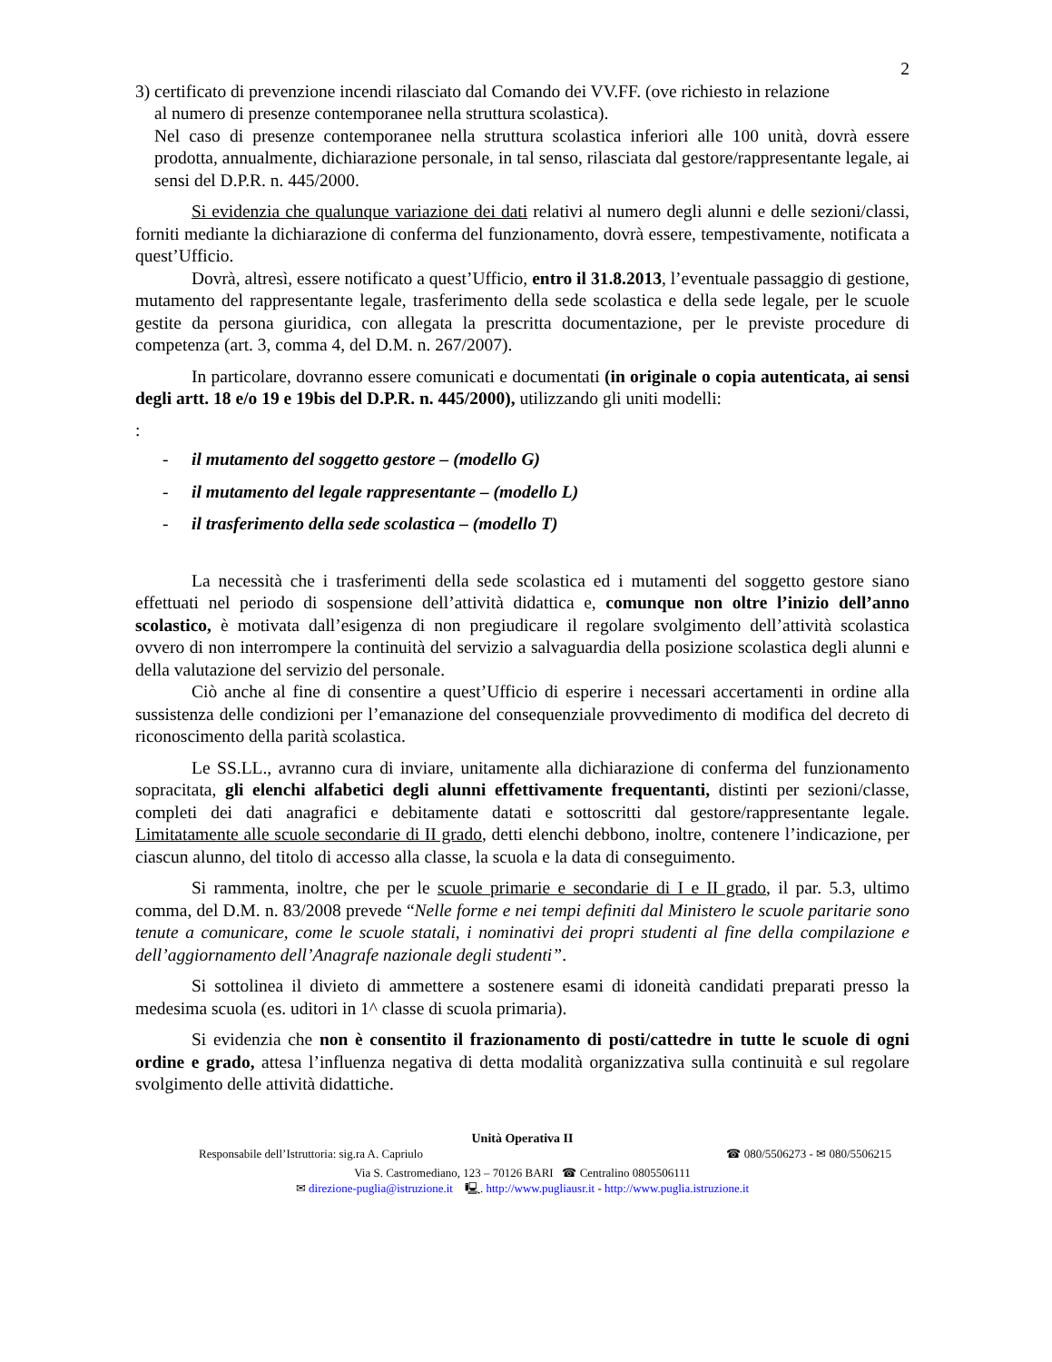2
3) certificato di prevenzione incendi rilasciato dal Comando dei VV.FF. (ove richiesto in relazione
al numero di presenze contemporanee nella struttura scolastica).
Nel caso di presenze contemporanee nella struttura scolastica inferiori alle 100 unità, dovrà essere prodotta, annualmente, dichiarazione personale, in tal senso, rilasciata dal gestore/rappresentante legale, ai sensi del D.P.R. n. 445/2000.
Si evidenzia che qualunque variazione dei dati relativi al numero degli alunni e delle sezioni/classi, forniti mediante la dichiarazione di conferma del funzionamento, dovrà essere, tempestivamente, notificata a quest’Ufficio.
Dovrà, altresì, essere notificato a quest’Ufficio, entro il 31.8.2013, l’eventuale passaggio di gestione, mutamento del rappresentante legale, trasferimento della sede scolastica e della sede legale, per le scuole gestite da persona giuridica, con allegata la prescritta documentazione, per le previste procedure di competenza (art. 3, comma 4, del D.M. n. 267/2007).
In particolare, dovranno essere comunicati e documentati (in originale o copia autenticata, ai sensi degli artt. 18 e/o 19 e 19bis del D.P.R. n. 445/2000), utilizzando gli uniti modelli:
:
- il mutamento del soggetto gestore – (modello G)
- il mutamento del legale rappresentante – (modello L)
- il trasferimento della sede scolastica – (modello T)
La necessità che i trasferimenti della sede scolastica ed i mutamenti del soggetto gestore siano effettuati nel periodo di sospensione dell’attività didattica e, comunque non oltre l’inizio dell’anno scolastico, è motivata dall’esigenza di non pregiudicare il regolare svolgimento dell’attività scolastica ovvero di non interrompere la continuità del servizio a salvaguardia della posizione scolastica degli alunni e della valutazione del servizio del personale.
Ciò anche al fine di consentire a quest’Ufficio di esperire i necessari accertamenti in ordine alla sussistenza delle condizioni per l’emanazione del consequenziale provvedimento di modifica del decreto di riconoscimento della parità scolastica.
Le SS.LL., avranno cura di inviare, unitamente alla dichiarazione di conferma del funzionamento sopracitata, gli elenchi alfabetici degli alunni effettivamente frequentanti, distinti per sezioni/classe, completi dei dati anagrafici e debitamente datati e sottoscritti dal gestore/rappresentante legale. Limitatamente alle scuole secondarie di II grado, detti elenchi debbono, inoltre, contenere l’indicazione, per ciascun alunno, del titolo di accesso alla classe, la scuola e la data di conseguimento.
Si rammenta, inoltre, che per le scuole primarie e secondarie di I e II grado, il par. 5.3, ultimo comma, del D.M. n. 83/2008 prevede “Nelle forme e nei tempi definiti dal Ministero le scuole paritarie sono tenute a comunicare, come le scuole statali, i nominativi dei propri studenti al fine della compilazione e dell’aggiornamento dell’Anagrafe nazionale degli studenti”.
Si sottolinea il divieto di ammettere a sostenere esami di idoneità candidati preparati presso la medesima scuola (es. uditori in 1^ classe di scuola primaria).
Si evidenzia che non è consentito il frazionamento di posti/cattedre in tutte le scuole di ogni ordine e grado, attesa l’influenza negativa di detta modalità organizzativa sulla continuità e sul regolare svolgimento delle attività didattiche.
Unità Operativa II
Responsabile dell’Istruttoria: sig.ra A. Capriulo ☎ 080/5506273 - ✉ 080/5506215
Via S. Castromediano, 123 – 70126 BARI ☎ Centralino 0805506111
✉ direzione-puglia@istruzione.it 🖳. http://www.pugliausr.it - http://www.puglia.istruzione.it